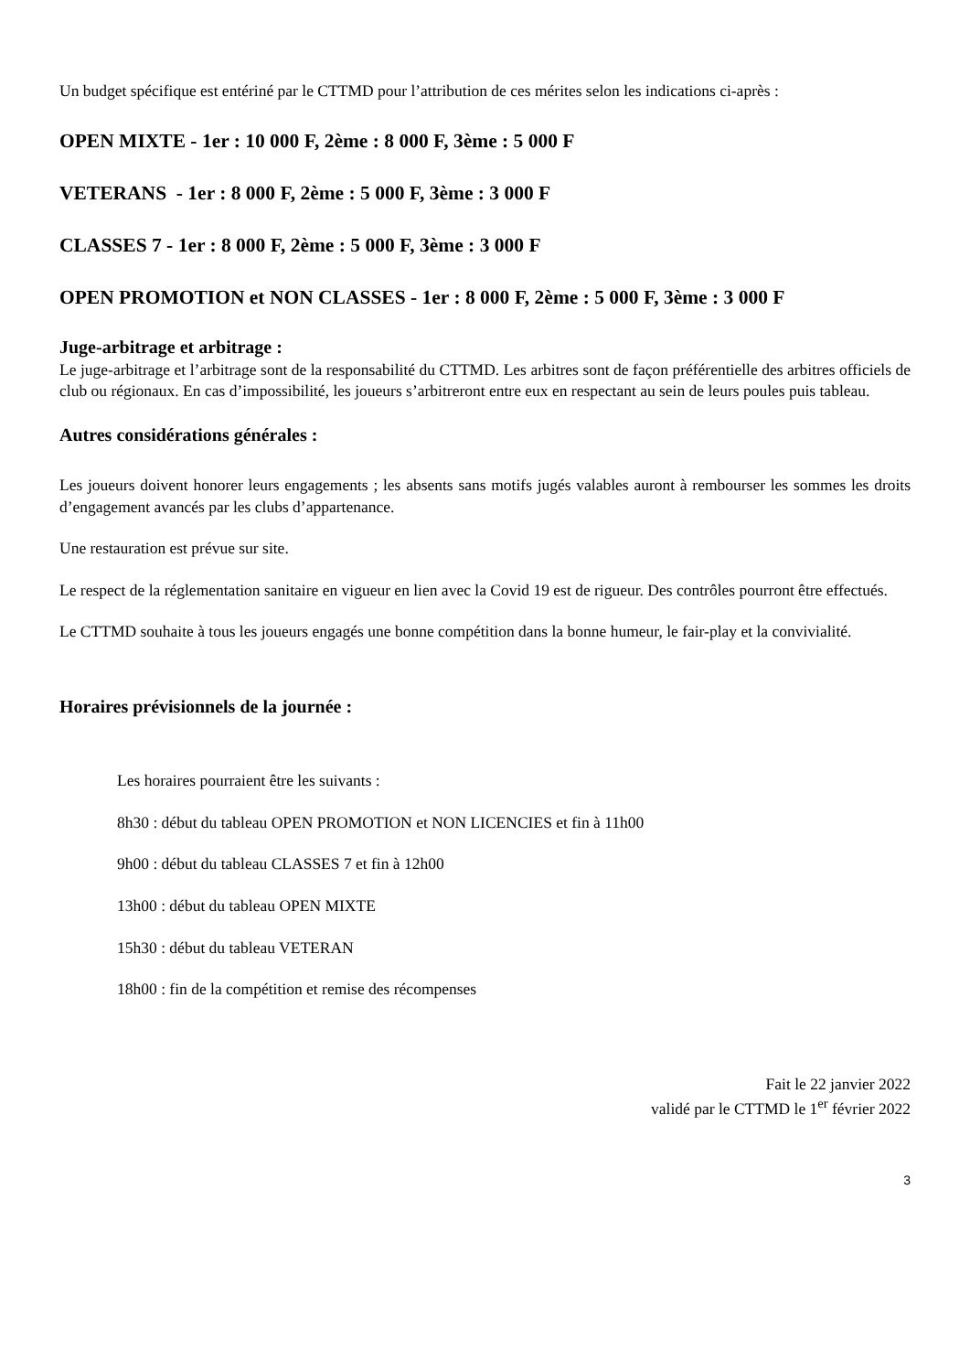Un budget spécifique est entériné par le CTTMD pour l’attribution de ces mérites selon les indications ci-après :
OPEN MIXTE - 1er : 10 000 F, 2ème : 8 000 F, 3ème : 5 000 F
VETERANS - 1er : 8 000 F, 2ème : 5 000 F, 3ème : 3 000 F
CLASSES 7 - 1er : 8 000 F, 2ème : 5 000 F, 3ème : 3 000 F
OPEN PROMOTION et NON CLASSES - 1er : 8 000 F, 2ème : 5 000 F, 3ème : 3 000 F
Juge-arbitrage et arbitrage :
Le juge-arbitrage et l’arbitrage sont de la responsabilité du CTTMD. Les arbitres sont de façon préférentielle des arbitres officiels de club ou régionaux. En cas d’impossibilité, les joueurs s’arbitreront entre eux en respectant au sein de leurs poules puis tableau.
Autres considérations générales :
Les joueurs doivent honorer leurs engagements ; les absents sans motifs jugés valables auront à rembourser les sommes les droits d’engagement avancés par les clubs d’appartenance.
Une restauration est prévue sur site.
Le respect de la réglementation sanitaire en vigueur en lien avec la Covid 19 est de rigueur. Des contrôles pourront être effectués.
Le CTTMD souhaite à tous les joueurs engagés une bonne compétition dans la bonne humeur, le fair-play et la convivialité.
Horaires prévisionnels de la journée :
Les horaires pourraient être les suivants :
8h30 : début du tableau OPEN PROMOTION et NON LICENCIES et fin à 11h00
9h00 : début du tableau CLASSES 7 et fin à 12h00
13h00 : début du tableau OPEN MIXTE
15h30 : début du tableau VETERAN
18h00 : fin de la compétition et remise des récompenses
Fait le 22 janvier 2022
validé par le CTTMD le 1<sup>er</sup> février 2022
3